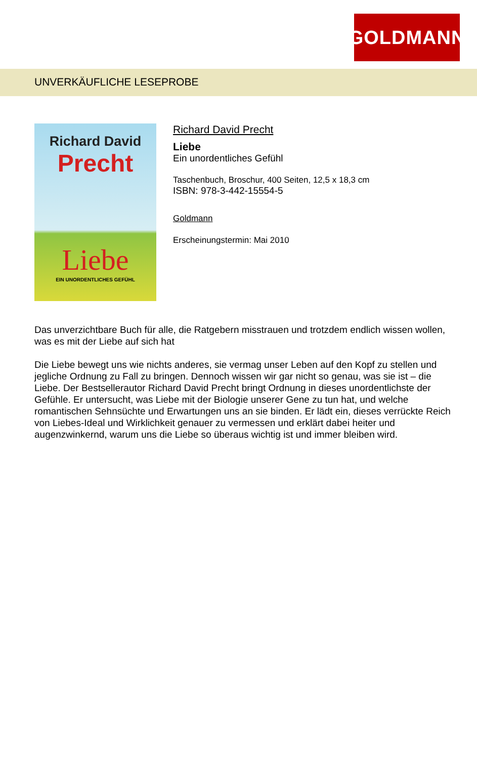GOLDMANN
UNVERKÄUFLICHE LESEPROBE
Richard David
Precht
Liebe
EIN UNORDENTLICHES GEFÜHL
Richard David Precht
Liebe
Ein unordentliches Gefühl
Taschenbuch, Broschur, 400 Seiten, 12,5 x 18,3 cm
ISBN: 978-3-442-15554-5
Goldmann
Erscheinungstermin: Mai 2010
Das unverzichtbare Buch für alle, die Ratgebern misstrauen und trotzdem endlich wissen wollen, was es mit der Liebe auf sich hat
Die Liebe bewegt uns wie nichts anderes, sie vermag unser Leben auf den Kopf zu stellen und jegliche Ordnung zu Fall zu bringen. Dennoch wissen wir gar nicht so genau, was sie ist – die Liebe. Der Bestsellerautor Richard David Precht bringt Ordnung in dieses unordentlichste der Gefühle. Er untersucht, was Liebe mit der Biologie unserer Gene zu tun hat, und welche romantischen Sehnsüchte und Erwartungen uns an sie binden. Er lädt ein, dieses verrückte Reich von Liebes-Ideal und Wirklichkeit genauer zu vermessen und erklärt dabei heiter und augenzwinkernd, warum uns die Liebe so überaus wichtig ist und immer bleiben wird.